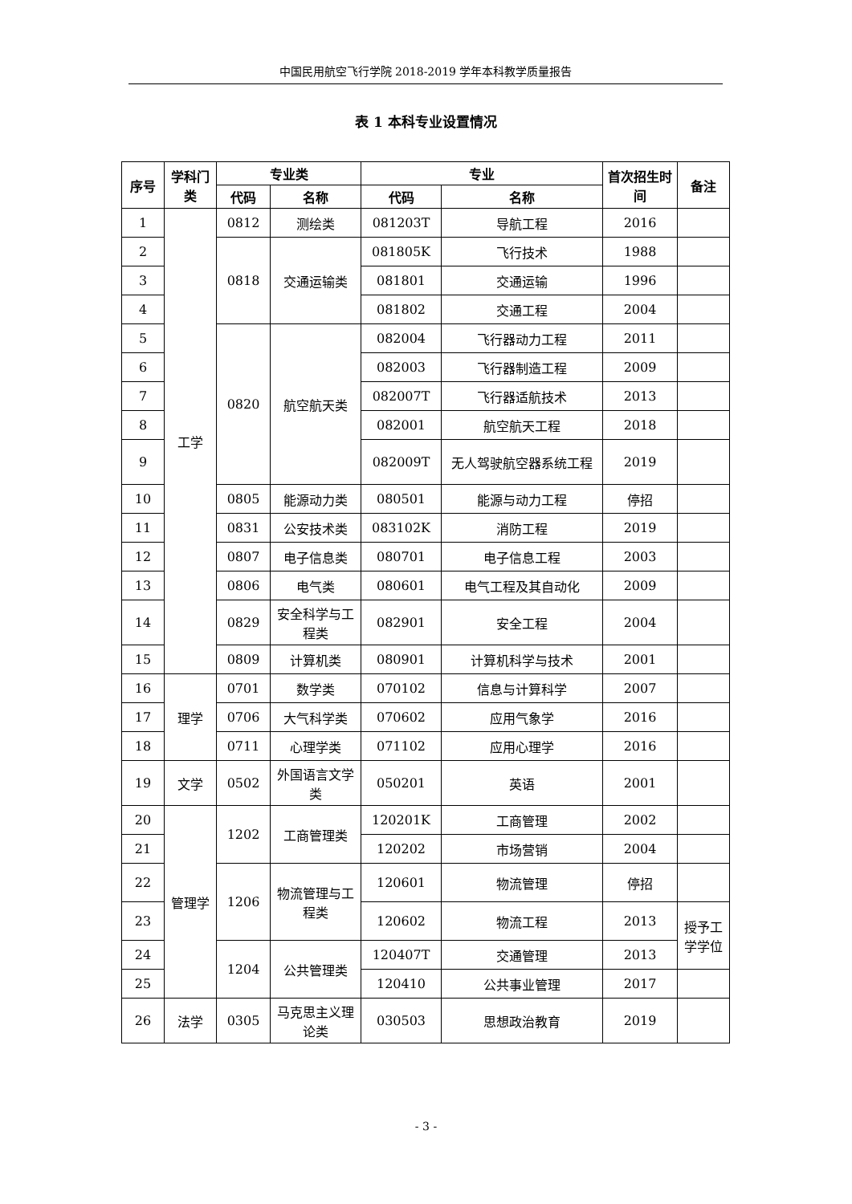中国民用航空飞行学院 2018-2019 学年本科教学质量报告
表 1 本科专业设置情况
| 序号 | 学科门类 | 专业类 | | 专业 | | 首次招生时间 | 备注 |
| --- | --- | --- | --- | --- | --- | --- | --- |
| | | 代码 | 名称 | 代码 | 名称 | | |
| 1 | 工学 | 0812 | 测绘类 | 081203T | 导航工程 | 2016 | |
| 2 | | 0818 | 交通运输类 | 081805K | 飞行技术 | 1988 | |
| 3 | | | | 081801 | 交通运输 | 1996 | |
| 4 | | | | 081802 | 交通工程 | 2004 | |
| 5 | | 0820 | 航空航天类 | 082004 | 飞行器动力工程 | 2011 | |
| 6 | | | | 082003 | 飞行器制造工程 | 2009 | |
| 7 | | | | 082007T | 飞行器适航技术 | 2013 | |
| 8 | | | | 082001 | 航空航天工程 | 2018 | |
| 9 | | | | 082009T | 无人驾驶航空器系统工程 | 2019 | |
| 10 | | 0805 | 能源动力类 | 080501 | 能源与动力工程 | 停招 | |
| 11 | | 0831 | 公安技术类 | 083102K | 消防工程 | 2019 | |
| 12 | | 0807 | 电子信息类 | 080701 | 电子信息工程 | 2003 | |
| 13 | | 0806 | 电气类 | 080601 | 电气工程及其自动化 | 2009 | |
| 14 | | 0829 | 安全科学与工程类 | 082901 | 安全工程 | 2004 | |
| 15 | | 0809 | 计算机类 | 080901 | 计算机科学与技术 | 2001 | |
| 16 | 理学 | 0701 | 数学类 | 070102 | 信息与计算科学 | 2007 | |
| 17 | | 0706 | 大气科学类 | 070602 | 应用气象学 | 2016 | |
| 18 | | 0711 | 心理学类 | 071102 | 应用心理学 | 2016 | |
| 19 | 文学 | 0502 | 外国语言文学类 | 050201 | 英语 | 2001 | |
| 20 | 管理学 | 1202 | 工商管理类 | 120201K | 工商管理 | 2002 | |
| 21 | | | | 120202 | 市场营销 | 2004 | |
| 22 | | 1206 | 物流管理与工程类 | 120601 | 物流管理 | 停招 | |
| 23 | | | | 120602 | 物流工程 | 2013 | 授予工学学位 |
| 24 | | 1204 | 公共管理类 | 120407T | 交通管理 | 2013 | |
| 25 | | | | 120410 | 公共事业管理 | 2017 | |
| 26 | 法学 | 0305 | 马克思主义理论类 | 030503 | 思想政治教育 | 2019 | |
- 3 -